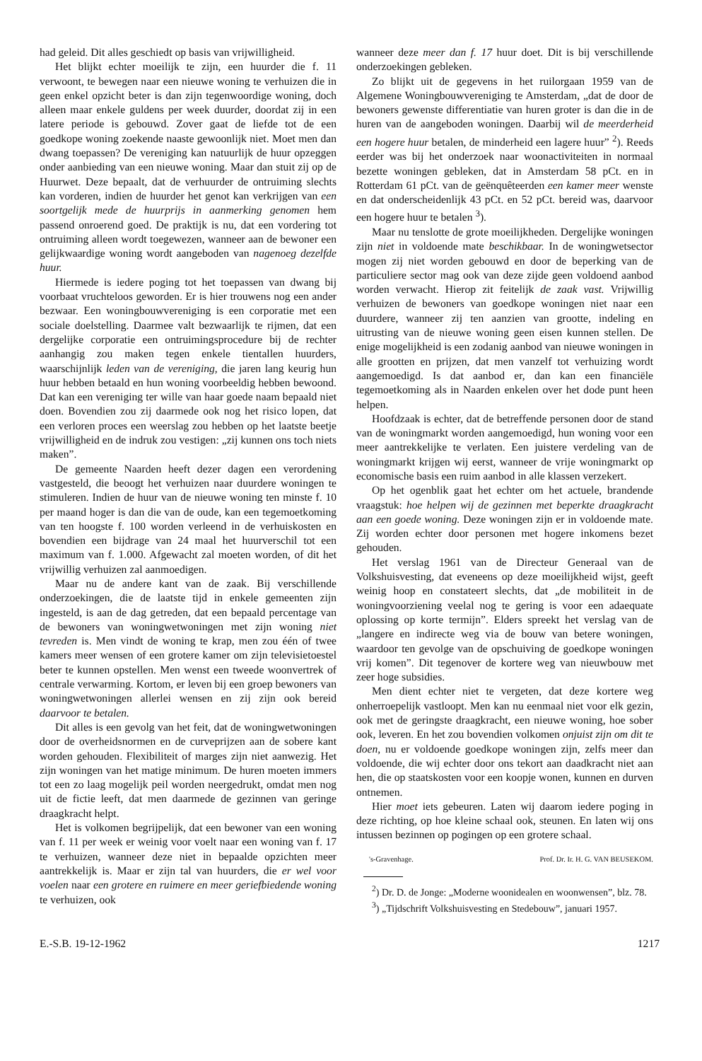had geleid. Dit alles geschiedt op basis van vrijwilligheid.
Het blijkt echter moeilijk te zijn, een huurder die f. 11 verwoont, te bewegen naar een nieuwe woning te verhuizen die in geen enkel opzicht beter is dan zijn tegenwoordige woning, doch alleen maar enkele guldens per week duurder, doordat zij in een latere periode is gebouwd. Zover gaat de liefde tot de een goedkope woning zoekende naaste gewoonlijk niet. Moet men dan dwang toepassen? De vereniging kan natuurlijk de huur opzeggen onder aanbieding van een nieuwe woning. Maar dan stuit zij op de Huurwet. Deze bepaalt, dat de verhuurder de ontruiming slechts kan vorderen, indien de huurder het genot kan verkrijgen van een soortgelijk mede de huurprijs in aanmerking genomen hem passend onroerend goed. De praktijk is nu, dat een vordering tot ontruiming alleen wordt toegewezen, wanneer aan de bewoner een gelijkwaardige woning wordt aangeboden van nagenoeg dezelfde huur.
Hiermede is iedere poging tot het toepassen van dwang bij voorbaat vruchteloos geworden. Er is hier trouwens nog een ander bezwaar. Een woningbouwvereniging is een corporatie met een sociale doelstelling. Daarmee valt bezwaarlijk te rijmen, dat een dergelijke corporatie een ontruimingsprocedure bij de rechter aanhangig zou maken tegen enkele tientallen huurders, waarschijnlijk leden van de vereniging, die jaren lang keurig hun huur hebben betaald en hun woning voorbeeldig hebben bewoond. Dat kan een vereniging ter wille van haar goede naam bepaald niet doen. Bovendien zou zij daarmede ook nog het risico lopen, dat een verloren proces een weerslag zou hebben op het laatste beetje vrijwilligheid en de indruk zou vestigen: „zij kunnen ons toch niets maken”.
De gemeente Naarden heeft dezer dagen een verordening vastgesteld, die beoogt het verhuizen naar duurdere woningen te stimuleren. Indien de huur van de nieuwe woning ten minste f. 10 per maand hoger is dan die van de oude, kan een tegemoetkoming van ten hoogste f. 100 worden verleend in de verhuiskosten en bovendien een bijdrage van 24 maal het huurverschil tot een maximum van f. 1.000. Afgewacht zal moeten worden, of dit het vrijwillig verhuizen zal aanmoedigen.
Maar nu de andere kant van de zaak. Bij verschillende onderzoekingen, die de laatste tijd in enkele gemeenten zijn ingesteld, is aan de dag getreden, dat een bepaald percentage van de bewoners van woningwetwoningen met zijn woning niet tevreden is. Men vindt de woning te krap, men zou één of twee kamers meer wensen of een grotere kamer om zijn televisietoestel beter te kunnen opstellen. Men wenst een tweede woonvertrek of centrale verwarming. Kortom, er leven bij een groep bewoners van woningwetwoningen allerlei wensen en zij zijn ook bereid daarvoor te betalen.
Dit alles is een gevolg van het feit, dat de woningwetwoningen door de overheidsnormen en de curveprijzen aan de sobere kant worden gehouden. Flexibiliteit of marges zijn niet aanwezig. Het zijn woningen van het matige minimum. De huren moeten immers tot een zo laag mogelijk peil worden neergedrukt, omdat men nog uit de fictie leeft, dat men daarmede de gezinnen van geringe draagkracht helpt.
Het is volkomen begrijpelijk, dat een bewoner van een woning van f. 11 per week er weinig voor voelt naar een woning van f. 17 te verhuizen, wanneer deze niet in bepaalde opzichten meer aantrekkelijk is. Maar er zijn tal van huurders, die er wel voor voelen naar een grotere en ruimere en meer geriefbiedende woning te verhuizen, ook
wanneer deze meer dan f. 17 huur doet. Dit is bij verschillende onderzoekingen gebleken.
Zo blijkt uit de gegevens in het ruilorgaan 1959 van de Algemene Woningbouwvereniging te Amsterdam, „dat de door de bewoners gewenste differentiatie van huren groter is dan die in de huren van de aangeboden woningen. Daarbij wil de meerderheid een hogere huur betalen, de minderheid een lagere huur” <sup>2</sup>). Reeds eerder was bij het onderzoek naar woonactiviteiten in normaal bezette woningen gebleken, dat in Amsterdam 58 pCt. en in Rotterdam 61 pCt. van de geënquêteerden een kamer meer wenste en dat onderscheidenlijk 43 pCt. en 52 pCt. bereid was, daarvoor een hogere huur te betalen <sup>3</sup>).
Maar nu tenslotte de grote moeilijkheden. Dergelijke woningen zijn niet in voldoende mate beschikbaar. In de woningwetsector mogen zij niet worden gebouwd en door de beperking van de particuliere sector mag ook van deze zijde geen voldoend aanbod worden verwacht. Hierop zit feitelijk de zaak vast. Vrijwillig verhuizen de bewoners van goedkope woningen niet naar een duurdere, wanneer zij ten aanzien van grootte, indeling en uitrusting van de nieuwe woning geen eisen kunnen stellen. De enige mogelijkheid is een zodanig aanbod van nieuwe woningen in alle grootten en prijzen, dat men vanzelf tot verhuizing wordt aangemoedigd. Is dat aanbod er, dan kan een financiële tegemoetkoming als in Naarden enkelen over het dode punt heen helpen.
Hoofdzaak is echter, dat de betreffende personen door de stand van de woningmarkt worden aangemoedigd, hun woning voor een meer aantrekkelijke te verlaten. Een juistere verdeling van de woningmarkt krijgen wij eerst, wanneer de vrije woningmarkt op economische basis een ruim aanbod in alle klassen verzekert.
Op het ogenblik gaat het echter om het actuele, brandende vraagstuk: hoe helpen wij de gezinnen met beperkte draagkracht aan een goede woning. Deze woningen zijn er in voldoende mate. Zij worden echter door personen met hogere inkomens bezet gehouden.
Het verslag 1961 van de Directeur Generaal van de Volkshuisvesting, dat eveneens op deze moeilijkheid wijst, geeft weinig hoop en constateert slechts, dat „de mobiliteit in de woningvoorziening veelal nog te gering is voor een adaequate oplossing op korte termijn”. Elders spreekt het verslag van de „langere en indirecte weg via de bouw van betere woningen, waardoor ten gevolge van de opschuiving de goedkope woningen vrij komen”. Dit tegenover de kortere weg van nieuwbouw met zeer hoge subsidies.
Men dient echter niet te vergeten, dat deze kortere weg onherroepelijk vastloopt. Men kan nu eenmaal niet voor elk gezin, ook met de geringste draagkracht, een nieuwe woning, hoe sober ook, leveren. En het zou bovendien volkomen onjuist zijn om dit te doen, nu er voldoende goedkope woningen zijn, zelfs meer dan voldoende, die wij echter door ons tekort aan daadkracht niet aan hen, die op staatskosten voor een koopje wonen, kunnen en durven ontnemen.
Hier moet iets gebeuren. Laten wij daarom iedere poging in deze richting, op hoe kleine schaal ook, steunen. En laten wij ons intussen bezinnen op pogingen op een grotere schaal.
's-Gravenhage. Prof. Dr. Ir. H. G. VAN BEUSEKOM.
<sup>2</sup>) Dr. D. de Jonge: „Moderne woonidealen en woonwensen”, blz. 78.
<sup>3</sup>) „Tijdschrift Volkshuisvesting en Stedebouw”, januari 1957.
E.-S.B. 19-12-1962 1217